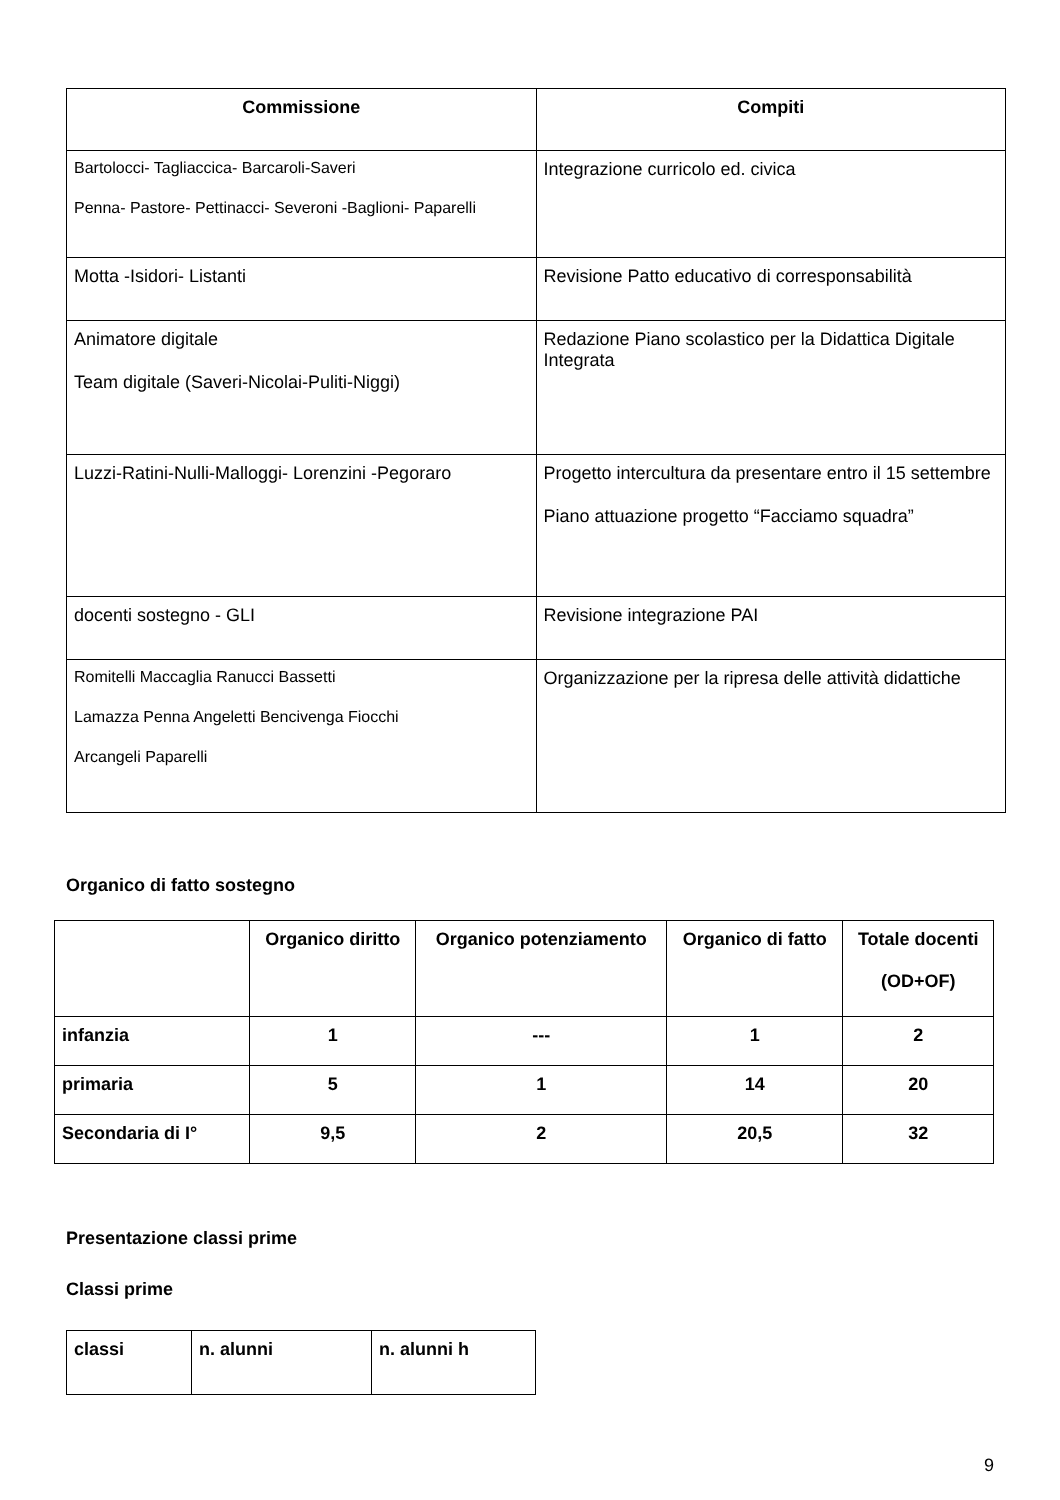| Commissione | Compiti |
| --- | --- |
| Bartolocci- Tagliaccica- Barcaroli-Saveri Penna- Pastore- Pettinacci- Severoni -Baglioni- Paparelli | Integrazione curricolo ed. civica |
| Motta -Isidori- Listanti | Revisione Patto educativo di corresponsabilità |
| Animatore digitale Team digitale (Saveri-Nicolai-Puliti-Niggi) | Redazione Piano scolastico per la Didattica Digitale Integrata |
| Luzzi-Ratini-Nulli-Malloggi- Lorenzini -Pegoraro | Progetto intercultura da presentare entro il 15 settembre Piano attuazione progetto “Facciamo squadra” |
| docenti sostegno - GLI | Revisione integrazione PAI |
| Romitelli Maccaglia Ranucci Bassetti Lamazza Penna Angeletti Bencivenga Fiocchi Arcangeli Paparelli | Organizzazione per la ripresa delle attività didattiche |
Organico di fatto sostegno
| | Organico diritto | Organico potenziamento | Organico di fatto | Totale docenti (OD+OF) |
| infanzia | 1 | --- | 1 | 2 |
| primaria | 5 | 1 | 14 | 20 |
| Secondaria di I° | 9,5 | 2 | 20,5 | 32 |
Presentazione classi prime
Classi prime
| classi | n. alunni | n. alunni h |
9